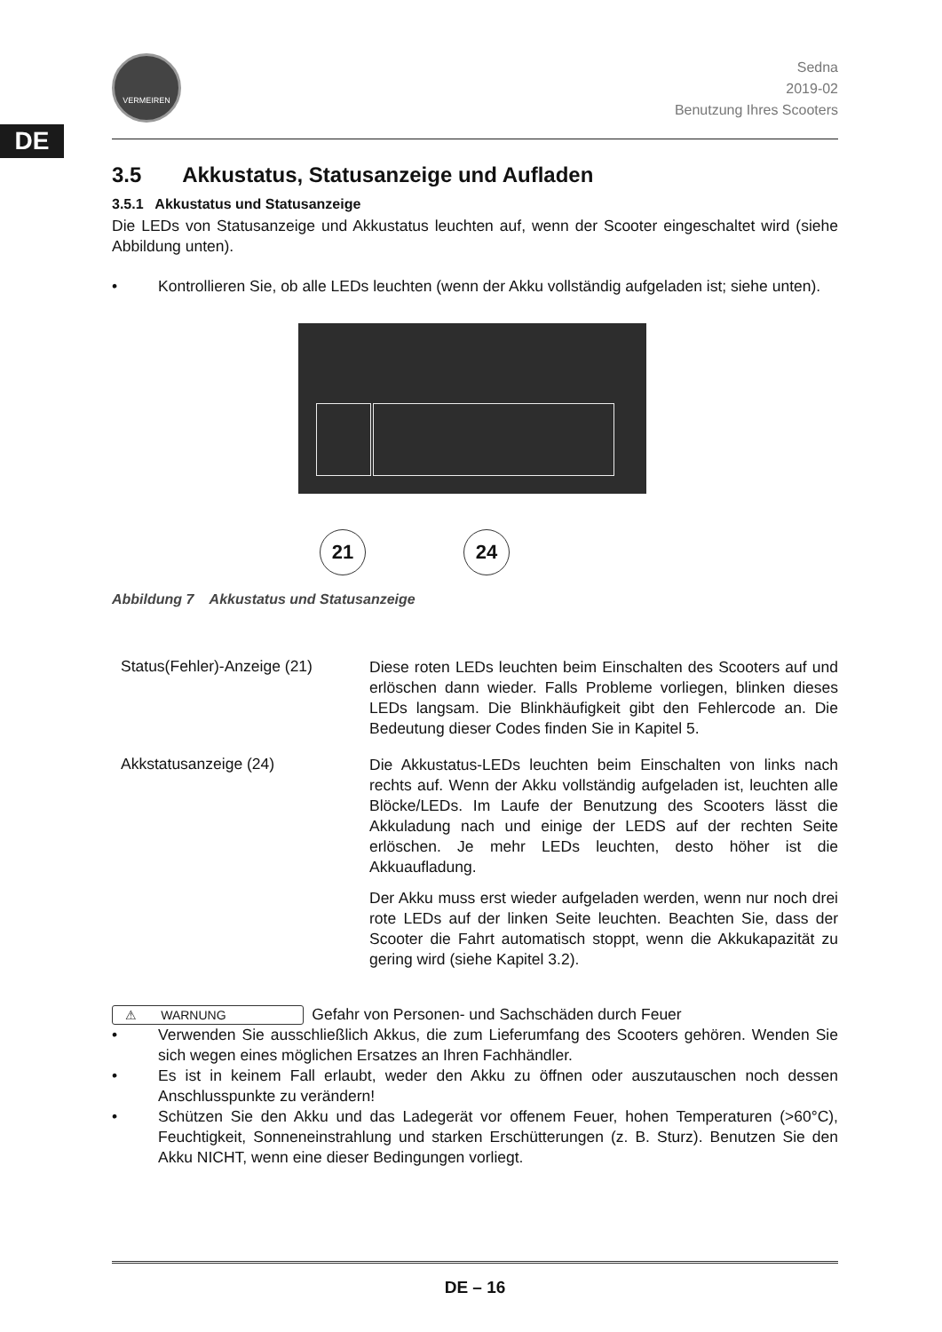DE
VERMEIREN
Sedna
2019-02
Benutzung Ihres Scooters
3.5 Akkustatus, Statusanzeige und Aufladen
3.5.1 Akkustatus und Statusanzeige
Die LEDs von Statusanzeige und Akkustatus leuchten auf, wenn der Scooter eingeschaltet wird (siehe Abbildung unten).
• Kontrollieren Sie, ob alle LEDs leuchten (wenn der Akku vollständig aufgeladen ist; siehe unten).
21 24
Abbildung 7 Akkustatus und Statusanzeige
Status(Fehler)-Anzeige (21)
Diese roten LEDs leuchten beim Einschalten des Scooters auf und erlöschen dann wieder. Falls Probleme vorliegen, blinken dieses LEDs langsam. Die Blinkhäufigkeit gibt den Fehlercode an. Die Bedeutung dieser Codes finden Sie in Kapitel 5.
Akkstatusanzeige (24)
Die Akkustatus-LEDs leuchten beim Einschalten von links nach rechts auf. Wenn der Akku vollständig aufgeladen ist, leuchten alle Blöcke/LEDs. Im Laufe der Benutzung des Scooters lässt die Akkuladung nach und einige der LEDS auf der rechten Seite erlöschen. Je mehr LEDs leuchten, desto höher ist die Akkuaufladung.
Der Akku muss erst wieder aufgeladen werden, wenn nur noch drei rote LEDs auf der linken Seite leuchten. Beachten Sie, dass der Scooter die Fahrt automatisch stoppt, wenn die Akkukapazität zu gering wird (siehe Kapitel 3.2).
⚠ WARNUNG Gefahr von Personen- und Sachschäden durch Feuer
• Verwenden Sie ausschließlich Akkus, die zum Lieferumfang des Scooters gehören. Wenden Sie sich wegen eines möglichen Ersatzes an Ihren Fachhändler.
• Es ist in keinem Fall erlaubt, weder den Akku zu öffnen oder auszutauschen noch dessen Anschlusspunkte zu verändern!
• Schützen Sie den Akku und das Ladegerät vor offenem Feuer, hohen Temperaturen (>60°C), Feuchtigkeit, Sonneneinstrahlung und starken Erschütterungen (z. B. Sturz). Benutzen Sie den Akku NICHT, wenn eine dieser Bedingungen vorliegt.
DE – 16